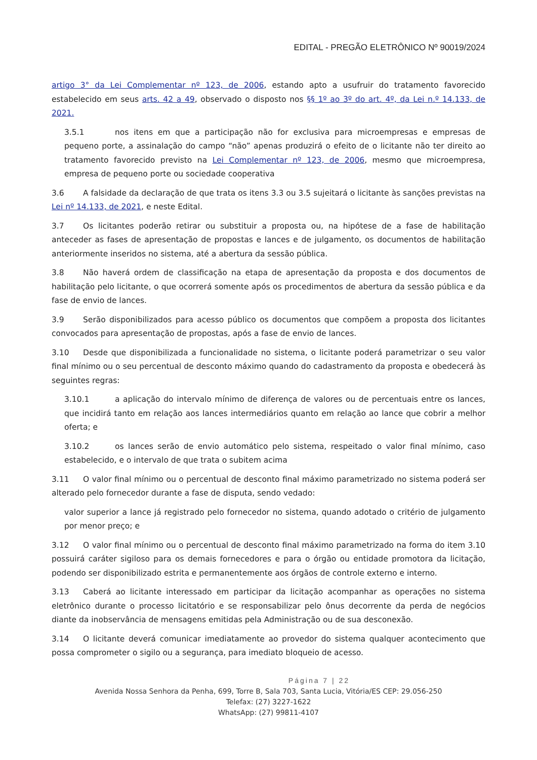EDITAL - PREGÃO ELETRÔNICO Nº 90019/2024
artigo 3° da Lei Complementar nº 123, de 2006, estando apto a usufruir do tratamento favorecido estabelecido em seus arts. 42 a 49, observado o disposto nos §§ 1º ao 3º do art. 4º, da Lei n.º 14.133, de 2021.
3.5.1 nos itens em que a participação não for exclusiva para microempresas e empresas de pequeno porte, a assinalação do campo “não” apenas produzirá o efeito de o licitante não ter direito ao tratamento favorecido previsto na Lei Complementar nº 123, de 2006, mesmo que microempresa, empresa de pequeno porte ou sociedade cooperativa
3.6 A falsidade da declaração de que trata os itens 3.3 ou 3.5 sujeitará o licitante às sanções previstas na Lei nº 14.133, de 2021, e neste Edital.
3.7 Os licitantes poderão retirar ou substituir a proposta ou, na hipótese de a fase de habilitação anteceder as fases de apresentação de propostas e lances e de julgamento, os documentos de habilitação anteriormente inseridos no sistema, até a abertura da sessão pública.
3.8 Não haverá ordem de classificação na etapa de apresentação da proposta e dos documentos de habilitação pelo licitante, o que ocorrerá somente após os procedimentos de abertura da sessão pública e da fase de envio de lances.
3.9 Serão disponibilizados para acesso público os documentos que compõem a proposta dos licitantes convocados para apresentação de propostas, após a fase de envio de lances.
3.10 Desde que disponibilizada a funcionalidade no sistema, o licitante poderá parametrizar o seu valor final mínimo ou o seu percentual de desconto máximo quando do cadastramento da proposta e obedecerá às seguintes regras:
3.10.1 a aplicação do intervalo mínimo de diferença de valores ou de percentuais entre os lances, que incidirá tanto em relação aos lances intermediários quanto em relação ao lance que cobrir a melhor oferta; e
3.10.2 os lances serão de envio automático pelo sistema, respeitado o valor final mínimo, caso estabelecido, e o intervalo de que trata o subitem acima
3.11 O valor final mínimo ou o percentual de desconto final máximo parametrizado no sistema poderá ser alterado pelo fornecedor durante a fase de disputa, sendo vedado:
valor superior a lance já registrado pelo fornecedor no sistema, quando adotado o critério de julgamento por menor preço; e
3.12 O valor final mínimo ou o percentual de desconto final máximo parametrizado na forma do item 3.10 possuirá caráter sigiloso para os demais fornecedores e para o órgão ou entidade promotora da licitação, podendo ser disponibilizado estrita e permanentemente aos órgãos de controle externo e interno.
3.13 Caberá ao licitante interessado em participar da licitação acompanhar as operações no sistema eletrônico durante o processo licitatório e se responsabilizar pelo ônus decorrente da perda de negócios diante da inobservância de mensagens emitidas pela Administração ou de sua desconexão.
3.14 O licitante deverá comunicar imediatamente ao provedor do sistema qualquer acontecimento que possa comprometer o sigilo ou a segurança, para imediato bloqueio de acesso.
Página 7 | 22
Avenida Nossa Senhora da Penha, 699, Torre B, Sala 703, Santa Lucia, Vitória/ES CEP: 29.056-250
Telefax: (27) 3227-1622
WhatsApp: (27) 99811-4107